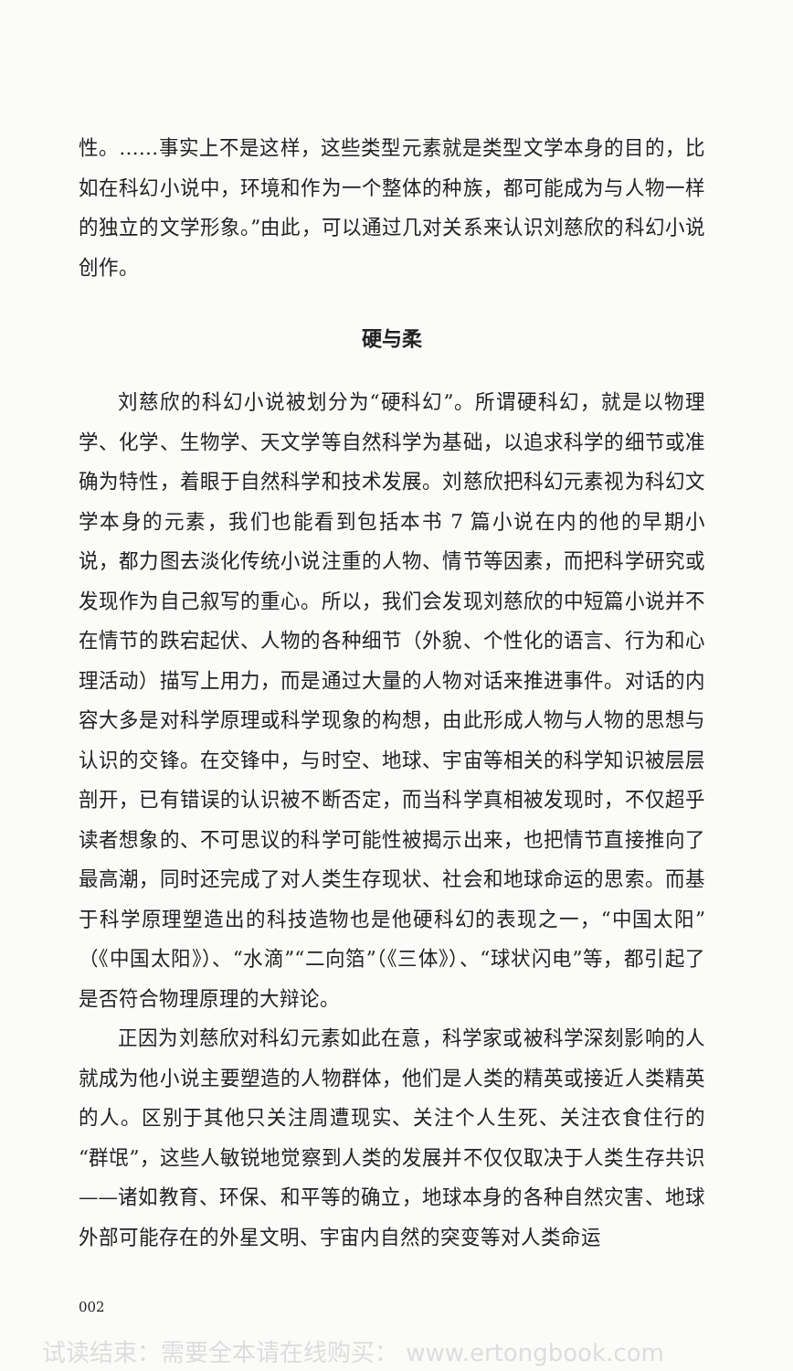性。……事实上不是这样，这些类型元素就是类型文学本身的目的，比如在科幻小说中，环境和作为一个整体的种族，都可能成为与人物一样的独立的文学形象。”由此，可以通过几对关系来认识刘慈欣的科幻小说创作。
硬与柔
刘慈欣的科幻小说被划分为“硬科幻”。所谓硬科幻，就是以物理学、化学、生物学、天文学等自然科学为基础，以追求科学的细节或准确为特性，着眼于自然科学和技术发展。刘慈欣把科幻元素视为科幻文学本身的元素，我们也能看到包括本书 7 篇小说在内的他的早期小说，都力图去淡化传统小说注重的人物、情节等因素，而把科学研究或发现作为自己叙写的重心。所以，我们会发现刘慈欣的中短篇小说并不在情节的跌宕起伏、人物的各种细节（外貌、个性化的语言、行为和心理活动）描写上用力，而是通过大量的人物对话来推进事件。对话的内容大多是对科学原理或科学现象的构想，由此形成人物与人物的思想与认识的交锋。在交锋中，与时空、地球、宇宙等相关的科学知识被层层剖开，已有错误的认识被不断否定，而当科学真相被发现时，不仅超乎读者想象的、不可思议的科学可能性被揭示出来，也把情节直接推向了最高潮，同时还完成了对人类生存现状、社会和地球命运的思索。而基于科学原理塑造出的科技造物也是他硬科幻的表现之一，“中国太阳”（《中国太阳》）、“水滴”“二向箔”（《三体》）、“球状闪电”等，都引起了是否符合物理原理的大辩论。
正因为刘慈欣对科幻元素如此在意，科学家或被科学深刻影响的人就成为他小说主要塑造的人物群体，他们是人类的精英或接近人类精英的人。区别于其他只关注周遭现实、关注个人生死、关注衣食住行的“群氓”，这些人敏锐地觉察到人类的发展并不仅仅取决于人类生存共识——诸如教育、环保、和平等的确立，地球本身的各种自然灾害、地球外部可能存在的外星文明、宇宙内自然的突变等对人类命运
002
试读结束：需要全本请在线购买： www.ertongbook.com